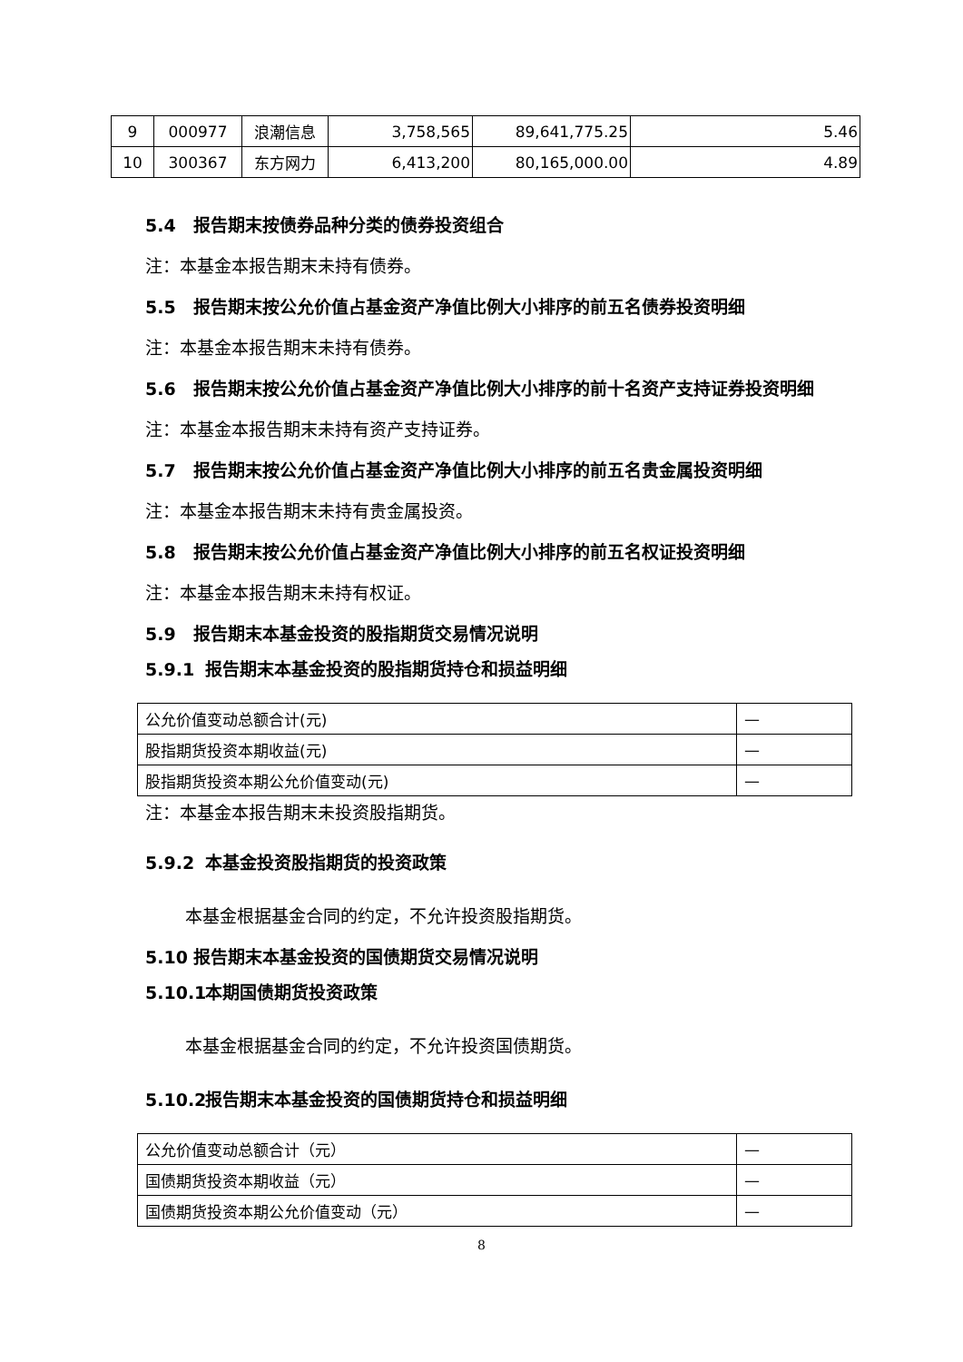| 9 | 000977 | 浪潮信息 | 3,758,565 | 89,641,775.25 | 5.46 |
| 10 | 300367 | 东方网力 | 6,413,200 | 80,165,000.00 | 4.89 |
5.4 报告期末按债券品种分类的债券投资组合
注：本基金本报告期末未持有债券。
5.5 报告期末按公允价值占基金资产净值比例大小排序的前五名债券投资明细
注：本基金本报告期末未持有债券。
5.6 报告期末按公允价值占基金资产净值比例大小排序的前十名资产支持证券投资明细
注：本基金本报告期末未持有资产支持证券。
5.7 报告期末按公允价值占基金资产净值比例大小排序的前五名贵金属投资明细
注：本基金本报告期末未持有贵金属投资。
5.8 报告期末按公允价值占基金资产净值比例大小排序的前五名权证投资明细
注：本基金本报告期末未持有权证。
5.9 报告期末本基金投资的股指期货交易情况说明
5.9.1 报告期末本基金投资的股指期货持仓和损益明细
| 公允价值变动总额合计(元) | — |
| 股指期货投资本期收益(元) | — |
| 股指期货投资本期公允价值变动(元) | — |
注：本基金本报告期末未投资股指期货。
5.9.2 本基金投资股指期货的投资政策
本基金根据基金合同的约定，不允许投资股指期货。
5.10 报告期末本基金投资的国债期货交易情况说明
5.10.1 本期国债期货投资政策
本基金根据基金合同的约定，不允许投资国债期货。
5.10.2 报告期末本基金投资的国债期货持仓和损益明细
| 公允价值变动总额合计（元） | — |
| 国债期货投资本期收益（元） | — |
| 国债期货投资本期公允价值变动（元） | — |
8